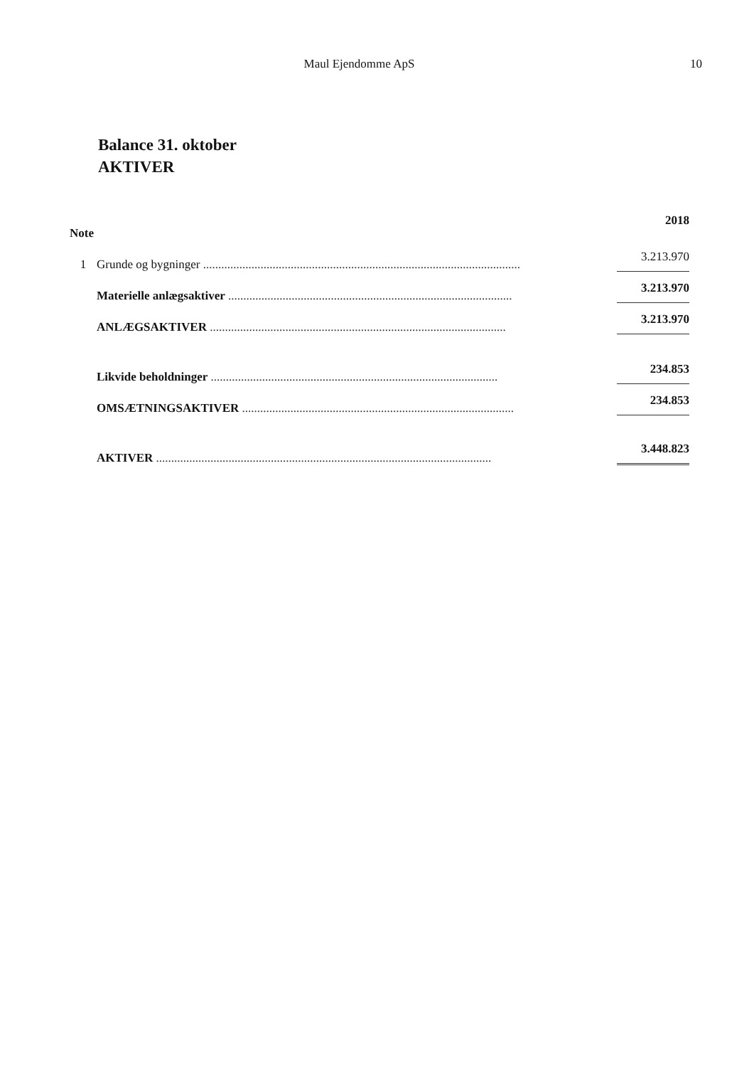Maul Ejendomme ApS 10
Balance 31. oktober
AKTIVER
| Note | | 2018 |
| --- | --- | --- |
| 1 | Grunde og bygninger ......................................................................................................... | 3.213.970 |
| | Materielle anlægsaktiver .............................................................................................. | 3.213.970 |
| | ANLÆGSAKTIVER .................................................................................................. | 3.213.970 |
| | Likvide beholdninger ............................................................................................... | 234.853 |
| | OMSÆTNINGSAKTIVER .......................................................................................... | 234.853 |
| | AKTIVER ............................................................................................................... | 3.448.823 |